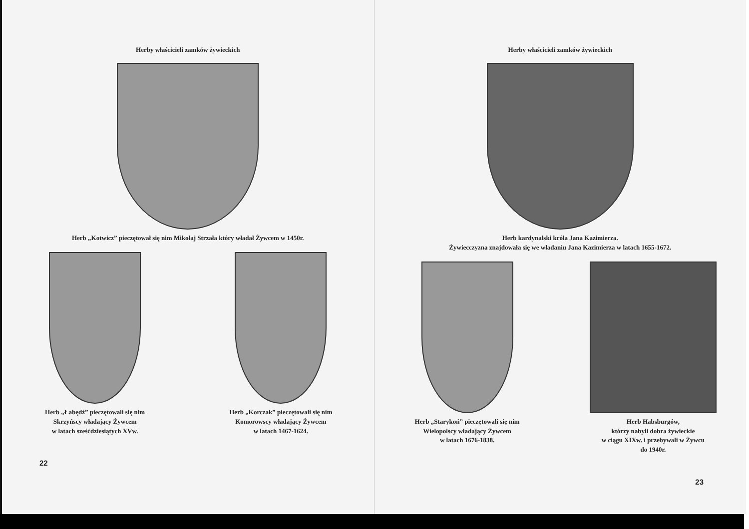Herby właścicieli zamków żywieckich
Herb „Kotwicz” pieczętował się nim Mikołaj Strzała który władał Żywcem w 1450r.
Herb „Łabędź” pieczętowali się nim
Skrzyńscy władający Żywcem
w latach sześćdziesiątych XVw.
Herb „Korczak” pieczętowali się nim
Komorowscy władający Żywcem
w latach 1467-1624.
22
Herby właścicieli zamków żywieckich
Herb kardynalski króla Jana Kazimierza.
Żywiecczyzna znajdowała się we władaniu Jana Kazimierza w latach 1655-1672.
Herb „Starykoń” pieczętowali się nim
Wielopolscy władający Żywcem
w latach 1676-1838.
Herb Habsburgów,
którzy nabyli dobra żywieckie
w ciągu XIXw. i przebywali w Żywcu
do 1940r.
23